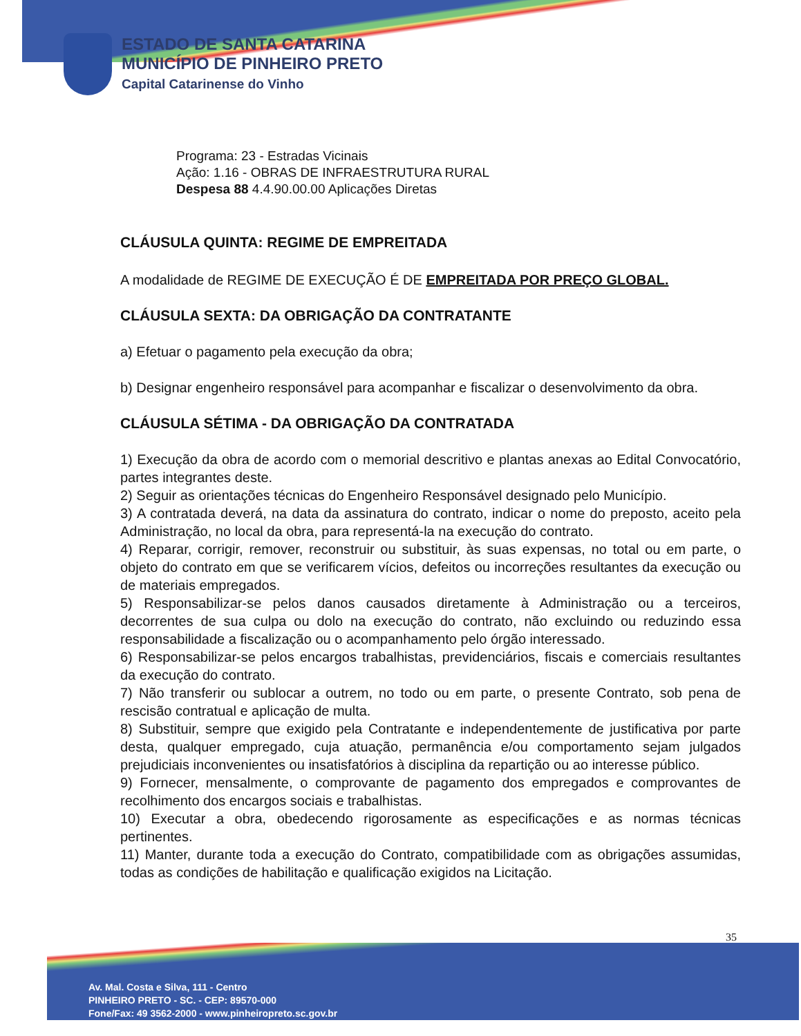ESTADO DE SANTA CATARINA
MUNICÍPIO DE PINHEIRO PRETO
Capital Catarinense do Vinho
Programa: 23 - Estradas Vicinais
Ação: 1.16 - OBRAS DE INFRAESTRUTURA RURAL
Despesa 88 4.4.90.00.00 Aplicações Diretas
CLÁUSULA QUINTA: REGIME DE EMPREITADA
A modalidade de REGIME DE EXECUÇÃO É DE EMPREITADA POR PREÇO GLOBAL.
CLÁUSULA SEXTA: DA OBRIGAÇÃO DA CONTRATANTE
a) Efetuar o pagamento pela execução da obra;
b) Designar engenheiro responsável para acompanhar e fiscalizar o desenvolvimento da obra.
CLÁUSULA SÉTIMA - DA OBRIGAÇÃO DA CONTRATADA
1) Execução da obra de acordo com o memorial descritivo e plantas anexas ao Edital Convocatório, partes integrantes deste.
2) Seguir as orientações técnicas do Engenheiro Responsável designado pelo Município.
3) A contratada deverá, na data da assinatura do contrato, indicar o nome do preposto, aceito pela Administração, no local da obra, para representá-la na execução do contrato.
4) Reparar, corrigir, remover, reconstruir ou substituir, às suas expensas, no total ou em parte, o objeto do contrato em que se verificarem vícios, defeitos ou incorreções resultantes da execução ou de materiais empregados.
5) Responsabilizar-se pelos danos causados diretamente à Administração ou a terceiros, decorrentes de sua culpa ou dolo na execução do contrato, não excluindo ou reduzindo essa responsabilidade a fiscalização ou o acompanhamento pelo órgão interessado.
6) Responsabilizar-se pelos encargos trabalhistas, previdenciários, fiscais e comerciais resultantes da execução do contrato.
7) Não transferir ou sublocar a outrem, no todo ou em parte, o presente Contrato, sob pena de rescisão contratual e aplicação de multa.
8) Substituir, sempre que exigido pela Contratante e independentemente de justificativa por parte desta, qualquer empregado, cuja atuação, permanência e/ou comportamento sejam julgados prejudiciais inconvenientes ou insatisfatórios à disciplina da repartição ou ao interesse público.
9) Fornecer, mensalmente, o comprovante de pagamento dos empregados e comprovantes de recolhimento dos encargos sociais e trabalhistas.
10) Executar a obra, obedecendo rigorosamente as especificações e as normas técnicas pertinentes.
11) Manter, durante toda a execução do Contrato, compatibilidade com as obrigações assumidas, todas as condições de habilitação e qualificação exigidos na Licitação.
35
Av. Mal. Costa e Silva, 111 - Centro
PINHEIRO PRETO - SC. - CEP: 89570-000
Fone/Fax: 49 3562-2000 - www.pinheiropreto.sc.gov.br